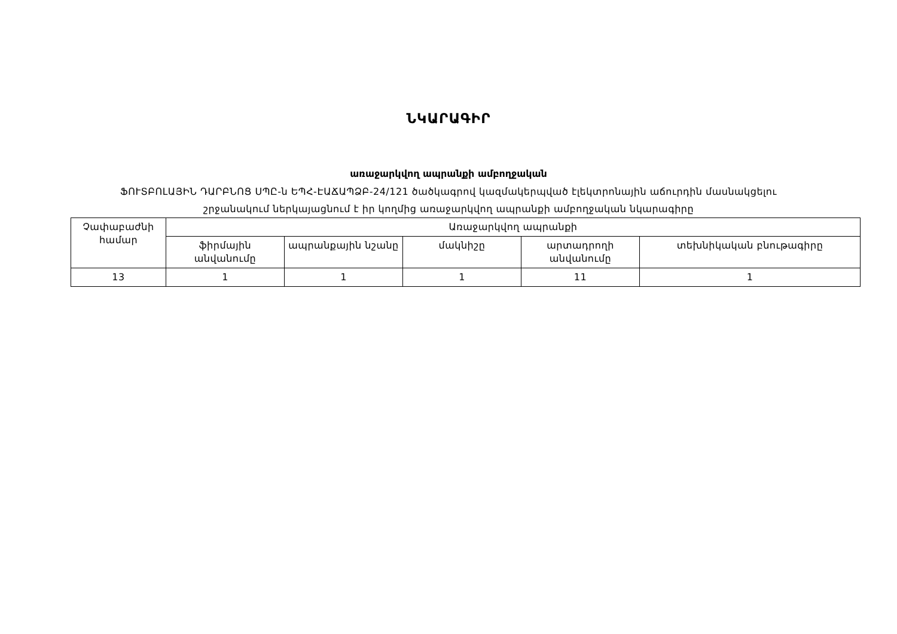ՆԿԱՐԱԳԻՐ
առաջարկվող ապրանքի ամբողջական
ՖՈՒՏԲՈԼԱՅԻՆ ԴԱՐԲՆՈՑ ՍՊԸ-ն ԵՊՀ-ԷԱՃԱՊՁԲ-24/121 ծածկագրով կազմակերպված էլեկտրոնային աճուրդին մասնակցելու
շրջանակում ներկայացնում է իր կողմից առաջարկվող ապրանքի ամբողջական նկարագիրը
| Չափաբաժնի համար | Առաջարկվող ապրանքի | | | | |
| --- | --- | --- | --- | --- | --- |
| | ֆիրմային անվանումը | ապրանքային նշանը | մակնիշը | արտադրողի անվանումը | տեխնիկական բնութագիրը |
| 13 | 1 | 1 | 1 | 11 | 1 |